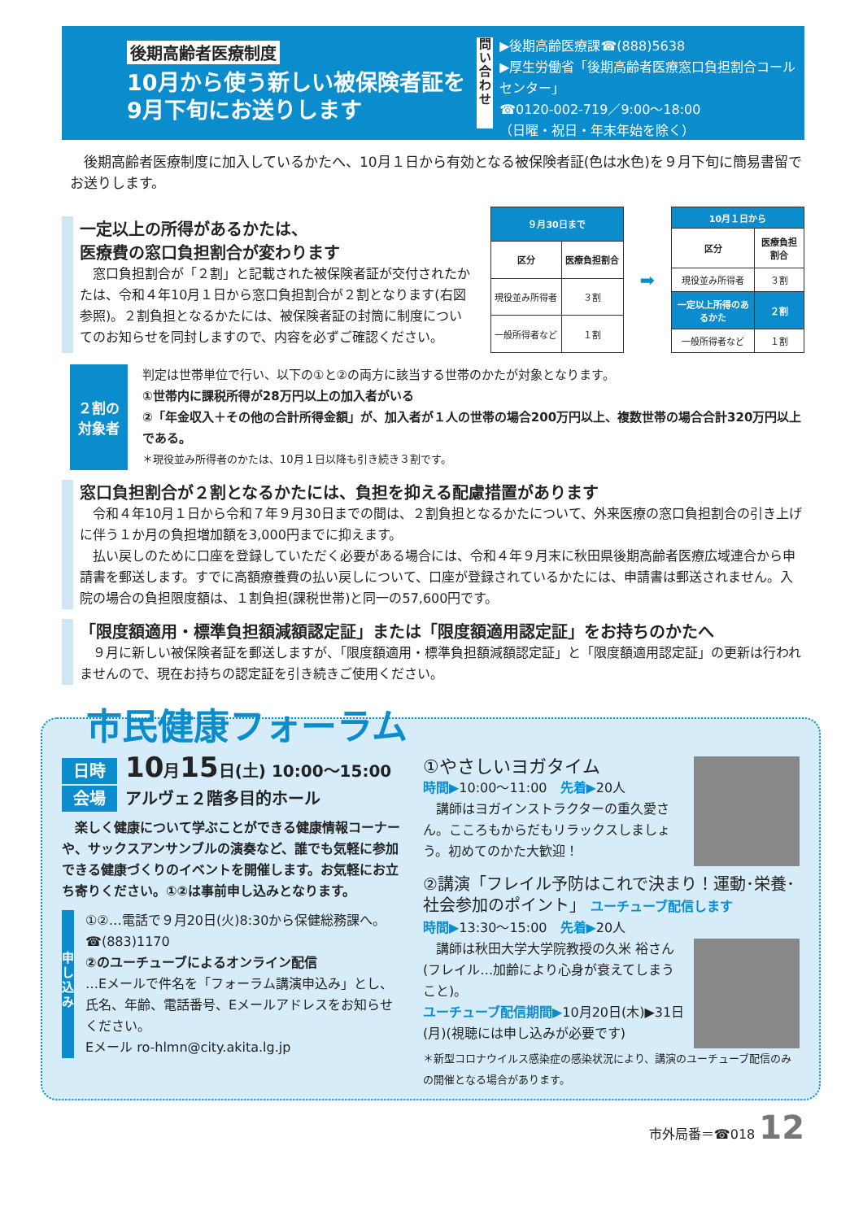後期高齢者医療制度
10月から使う新しい被保険者証を
9月下旬にお送りします
問い合わせ
▶後期高齢医療課☎(888)5638
▶厚生労働省「後期高齢者医療窓口負担割合コールセンター」
☎0120-002-719／9:00～18:00
（日曜・祝日・年末年始を除く）
　後期高齢者医療制度に加入しているかたへ、10月１日から有効となる被保険者証(色は水色)を９月下旬に簡易書留でお送りします。
一定以上の所得があるかたは、
医療費の窓口負担割合が変わります
　窓口負担割合が「２割」と記載された被保険者証が交付されたかたは、令和４年10月１日から窓口負担割合が２割となります(右図参照)。２割負担となるかたには、被保険者証の封筒に制度についてのお知らせを同封しますので、内容を必ずご確認ください。
| ９月30日まで | |
| 区分 | 医療負担割合 |
| 現役並み所得者 | ３割 |
| 一般所得者など | １割 |
➡
| 10月１日から | |
| 区分 | 医療負担割合 |
| 現役並み所得者 | ３割 |
| 一定以上所得のあるかた | ２割 |
| 一般所得者など | １割 |
２割の
対象者
判定は世帯単位で行い、以下の①と②の両方に該当する世帯のかたが対象となります。
①世帯内に課税所得が28万円以上の加入者がいる
②「年金収入＋その他の合計所得金額」が、加入者が１人の世帯の場合200万円以上、複数世帯の場合合計320万円以上である。
＊現役並み所得者のかたは、10月１日以降も引き続き３割です。
窓口負担割合が２割となるかたには、負担を抑える配慮措置があります
　令和４年10月１日から令和７年９月30日までの間は、２割負担となるかたについて、外来医療の窓口負担割合の引き上げに伴う１か月の負担増加額を3,000円までに抑えます。
　払い戻しのために口座を登録していただく必要がある場合には、令和４年９月末に秋田県後期高齢者医療広域連合から申請書を郵送します。すでに高額療養費の払い戻しについて、口座が登録されているかたには、申請書は郵送されません。入院の場合の負担限度額は、１割負担(課税世帯)と同一の57,600円です。
「限度額適用・標準負担額減額認定証」または「限度額適用認定証」をお持ちのかたへ
　９月に新しい被保険者証を郵送しますが、「限度額適用・標準負担額減額認定証」と「限度額適用認定証」の更新は行われませんので、現在お持ちの認定証を引き続きご使用ください。
市民健康フォーラム
日時 10月15日(土) 10:00～15:00
会場 アルヴェ２階多目的ホール
　楽しく健康について学ぶことができる健康情報コーナーや、サックスアンサンブルの演奏など、誰でも気軽に参加できる健康づくりのイベントを開催します。お気軽にお立ち寄りください。①②は事前申し込みとなります。
申し込み
①②…電話で９月20日(火)8:30から保健総務課へ。☎(883)1170
②のユーチューブによるオンライン配信
…Eメールで件名を「フォーラム講演申込み」とし、氏名、年齢、電話番号、Eメールアドレスをお知らせください。
Eメール ro-hlmn@city.akita.lg.jp
①やさしいヨガタイム
時間▶10:00～11:00　先着▶20人
　講師はヨガインストラクターの重久愛さん。こころもからだもリラックスしましょう。初めてのかた大歓迎！
②講演「フレイル予防はこれで決まり！運動･栄養･社会参加のポイント」 ユーチューブ配信します
時間▶13:30～15:00　先着▶20人
　講師は秋田大学大学院教授の久米 裕さん(フレイル…加齢により心身が衰えてしまうこと)。
ユーチューブ配信期間▶10月20日(木)▶31日(月)(視聴には申し込みが必要です)
＊新型コロナウイルス感染症の感染状況により、講演のユーチューブ配信のみの開催となる場合があります。
市外局番＝☎018 12